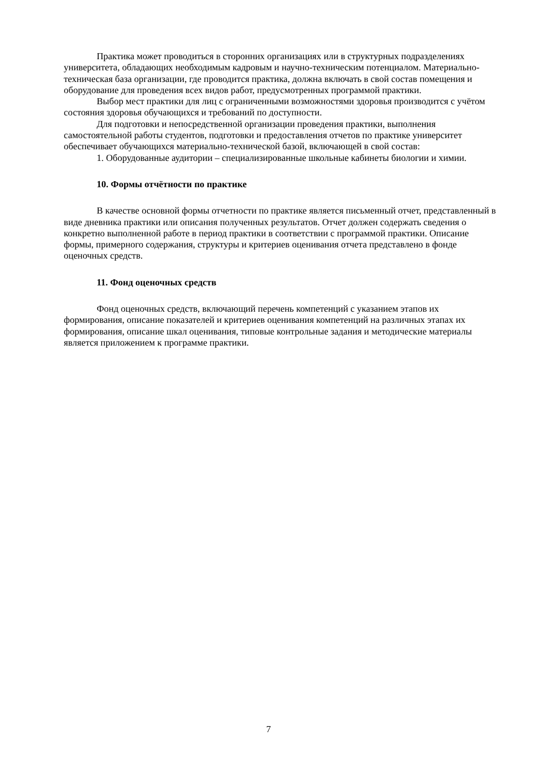Практика может проводиться в сторонних организациях или в структурных подразделениях университета, обладающих необходимым кадровым и научно-техническим потенциалом. Материально-техническая база организации, где проводится практика, должна включать в свой состав помещения и оборудование для проведения всех видов работ, предусмотренных программой практики.
Выбор мест практики для лиц с ограниченными возможностями здоровья производится с учётом состояния здоровья обучающихся и требований по доступности.
Для подготовки и непосредственной организации проведения практики, выполнения самостоятельной работы студентов, подготовки и предоставления отчетов по практике университет обеспечивает обучающихся материально-технической базой, включающей в свой состав:
1. Оборудованные аудитории – специализированные школьные кабинеты биологии и химии.
10. Формы отчётности по практике
В качестве основной формы отчетности по практике является письменный отчет, представленный в виде дневника практики или описания полученных результатов. Отчет должен содержать сведения о конкретно выполненной работе в период практики в соответствии с программой практики. Описание формы, примерного содержания, структуры и критериев оценивания отчета представлено в фонде оценочных средств.
11. Фонд оценочных средств
Фонд оценочных средств, включающий перечень компетенций с указанием этапов их формирования, описание показателей и критериев оценивания компетенций на различных этапах их формирования, описание шкал оценивания, типовые контрольные задания и методические материалы является приложением к программе практики.
7